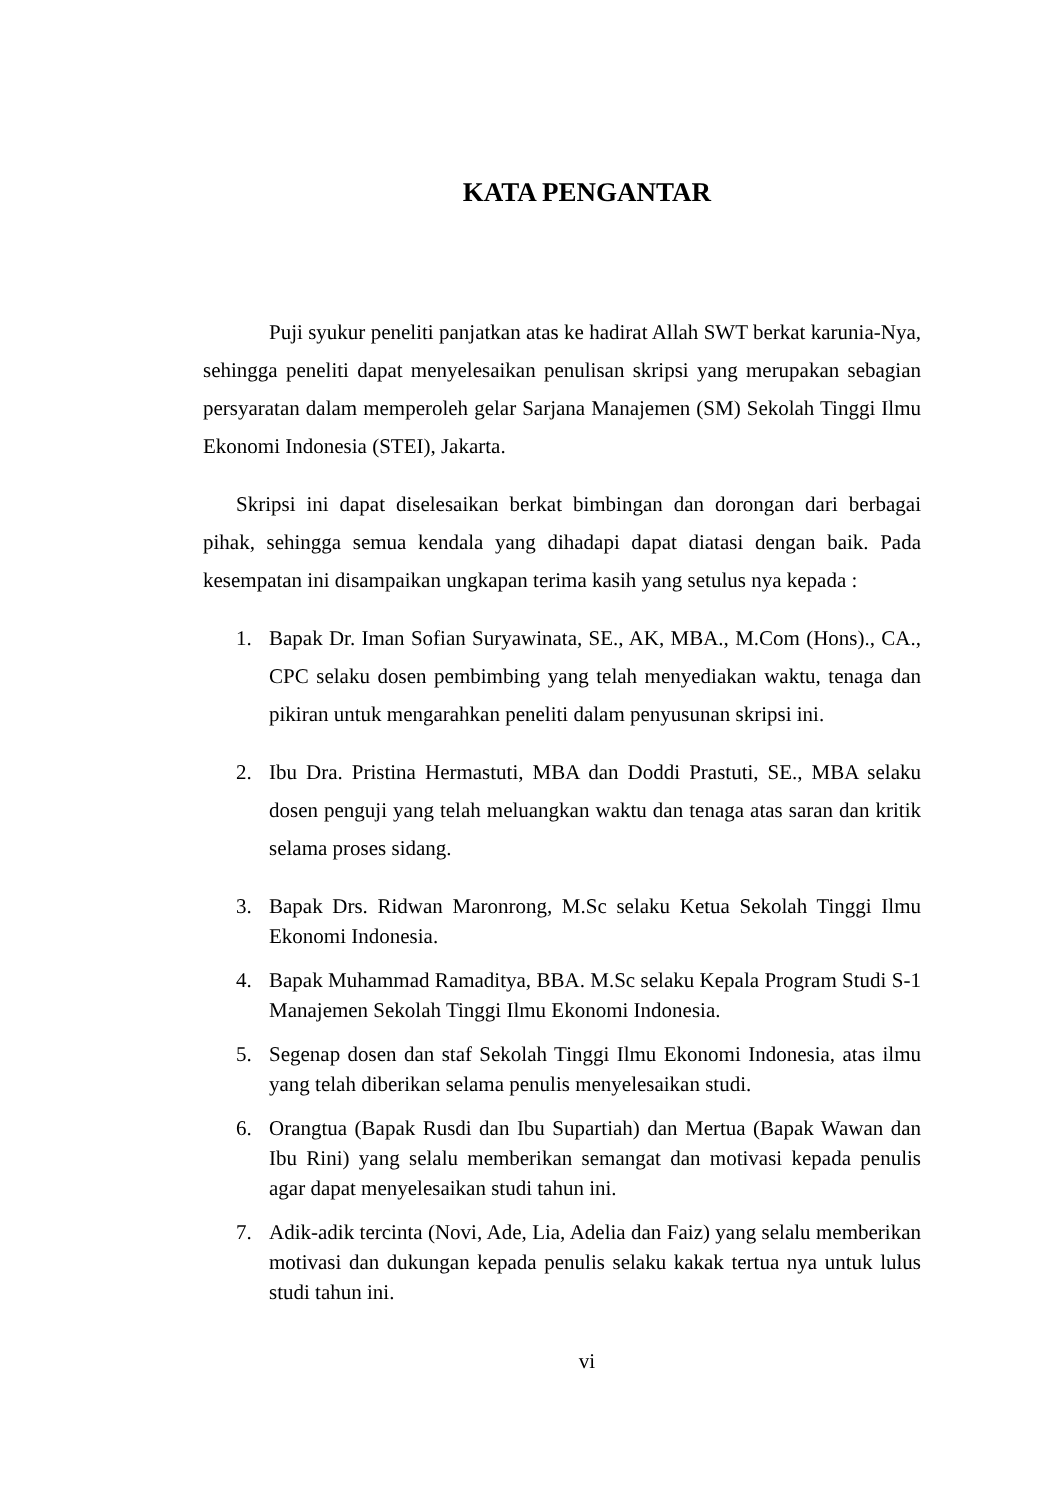KATA PENGANTAR
Puji syukur peneliti panjatkan atas ke hadirat Allah SWT berkat karunia-Nya, sehingga peneliti dapat menyelesaikan penulisan skripsi yang merupakan sebagian persyaratan dalam memperoleh gelar Sarjana Manajemen (SM) Sekolah Tinggi Ilmu Ekonomi Indonesia (STEI), Jakarta.
Skripsi ini dapat diselesaikan berkat bimbingan dan dorongan dari berbagai pihak, sehingga semua kendala yang dihadapi dapat diatasi dengan baik. Pada kesempatan ini disampaikan ungkapan terima kasih yang setulus nya kepada :
1. Bapak Dr. Iman Sofian Suryawinata, SE., AK, MBA., M.Com (Hons)., CA., CPC selaku dosen pembimbing yang telah menyediakan waktu, tenaga dan pikiran untuk mengarahkan peneliti dalam penyusunan skripsi ini.
2. Ibu Dra. Pristina Hermastuti, MBA dan Doddi Prastuti, SE., MBA selaku dosen penguji yang telah meluangkan waktu dan tenaga atas saran dan kritik selama proses sidang.
3. Bapak Drs. Ridwan Maronrong, M.Sc selaku Ketua Sekolah Tinggi Ilmu Ekonomi Indonesia.
4. Bapak Muhammad Ramaditya, BBA. M.Sc selaku Kepala Program Studi S-1 Manajemen Sekolah Tinggi Ilmu Ekonomi Indonesia.
5. Segenap dosen dan staf Sekolah Tinggi Ilmu Ekonomi Indonesia, atas ilmu yang telah diberikan selama penulis menyelesaikan studi.
6. Orangtua (Bapak Rusdi dan Ibu Supartiah) dan Mertua (Bapak Wawan dan Ibu Rini) yang selalu memberikan semangat dan motivasi kepada penulis agar dapat menyelesaikan studi tahun ini.
7. Adik-adik tercinta (Novi, Ade, Lia, Adelia dan Faiz) yang selalu memberikan motivasi dan dukungan kepada penulis selaku kakak tertua nya untuk lulus studi tahun ini.
vi